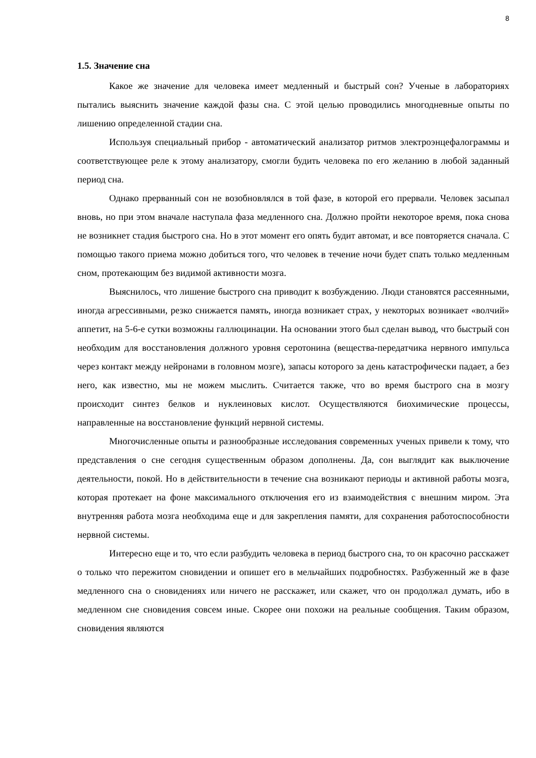8
1.5. Значение сна
Какое же значение для человека имеет медленный и быстрый сон? Ученые в лабораториях пытались выяснить значение каждой фазы сна. С этой целью проводились многодневные опыты по лишению определенной стадии сна.
Используя специальный прибор - автоматический анализатор ритмов электроэнцефалограммы и соответствующее реле к этому анализатору, смогли будить человека по его желанию в любой заданный период сна.
Однако прерванный сон не возобновлялся в той фазе, в которой его прервали. Человек засыпал вновь, но при этом вначале наступала фаза медленного сна. Должно пройти некоторое время, пока снова не возникнет стадия быстрого сна. Но в этот момент его опять будит автомат, и все повторяется сначала. С помощью такого приема можно добиться того, что человек в течение ночи будет спать только медленным сном, протекающим без видимой активности мозга.
Выяснилось, что лишение быстрого сна приводит к возбуждению. Люди становятся рассеянными, иногда агрессивными, резко снижается память, иногда возникает страх, у некоторых возникает «волчий» аппетит, на 5-6-е сутки возможны галлюцинации. На основании этого был сделан вывод, что быстрый сон необходим для восстановления должного уровня серотонина (вещества-передатчика нервного импульса через контакт между нейронами в головном мозге), запасы которого за день катастрофически падает, а без него, как известно, мы не можем мыслить. Считается также, что во время быстрого сна в мозгу происходит синтез белков и нуклеиновых кислот. Осуществляются биохимические процессы, направленные на восстановление функций нервной системы.
Многочисленные опыты и разнообразные исследования современных ученых привели к тому, что представления о сне сегодня существенным образом дополнены. Да, сон выглядит как выключение деятельности, покой. Но в действительности в течение сна возникают периоды и активной работы мозга, которая протекает на фоне максимального отключения его из взаимодействия с внешним миром. Эта внутренняя работа мозга необходима еще и для закрепления памяти, для сохранения работоспособности нервной системы.
Интересно еще и то, что если разбудить человека в период быстрого сна, то он красочно расскажет о только что пережитом сновидении и опишет его в мельчайших подробностях. Разбуженный же в фазе медленного сна о сновидениях или ничего не расскажет, или скажет, что он продолжал думать, ибо в медленном сне сновидения совсем иные. Скорее они похожи на реальные сообщения. Таким образом, сновидения являются